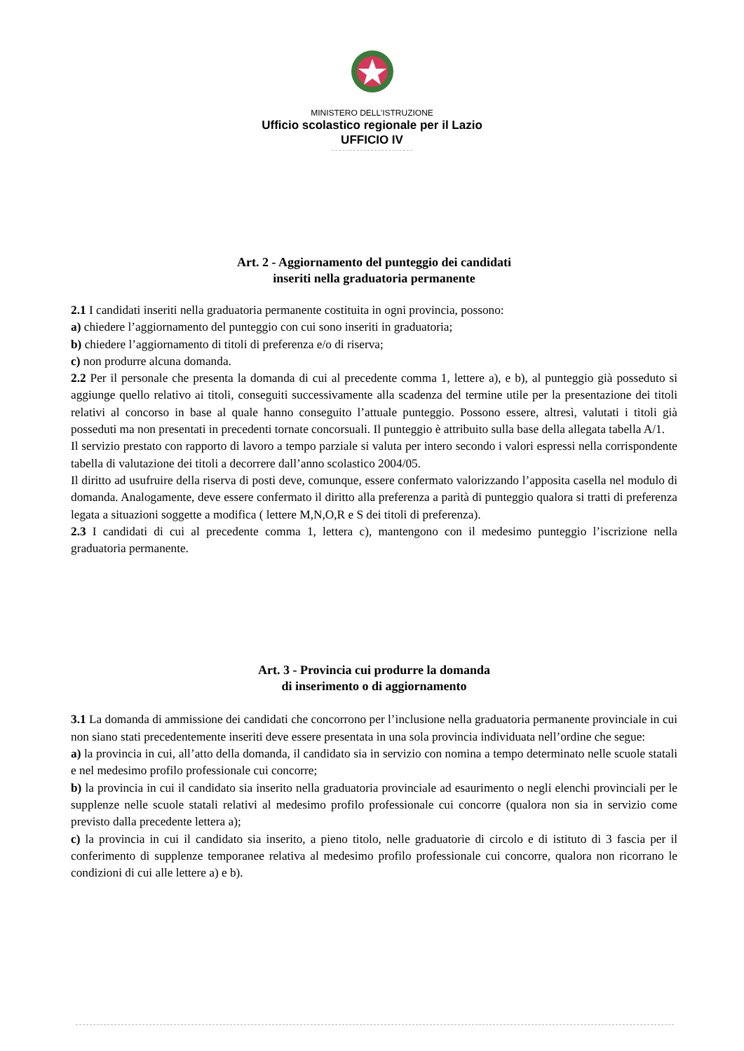MINISTERO DELL’ISTRUZIONE
Ufficio scolastico regionale per il Lazio
UFFICIO IV
Art. 2 - Aggiornamento del punteggio dei candidati
inseriti nella graduatoria permanente
2.1 I candidati inseriti nella graduatoria permanente costituita in ogni provincia, possono:
a) chiedere l’aggiornamento del punteggio con cui sono inseriti in graduatoria;
b) chiedere l’aggiornamento di titoli di preferenza e/o di riserva;
c) non produrre alcuna domanda.
2.2 Per il personale che presenta la domanda di cui al precedente comma 1, lettere a), e b), al punteggio già posseduto si aggiunge quello relativo ai titoli, conseguiti successivamente alla scadenza del termine utile per la presentazione dei titoli relativi al concorso in base al quale hanno conseguito l’attuale punteggio. Possono essere, altresì, valutati i titoli già posseduti ma non presentati in precedenti tornate concorsuali. Il punteggio è attribuito sulla base della allegata tabella A/1.
Il servizio prestato con rapporto di lavoro a tempo parziale si valuta per intero secondo i valori espressi nella corrispondente tabella di valutazione dei titoli a decorrere dall’anno scolastico 2004/05.
Il diritto ad usufruire della riserva di posti deve, comunque, essere confermato valorizzando l’apposita casella nel modulo di domanda. Analogamente, deve essere confermato il diritto alla preferenza a parità di punteggio qualora si tratti di preferenza legata a situazioni soggette a modifica ( lettere M,N,O,R e S dei titoli di preferenza).
2.3 I candidati di cui al precedente comma 1, lettera c), mantengono con il medesimo punteggio l’iscrizione nella graduatoria permanente.
Art. 3 - Provincia cui produrre la domanda
di inserimento o di aggiornamento
3.1 La domanda di ammissione dei candidati che concorrono per l’inclusione nella graduatoria permanente provinciale in cui non siano stati precedentemente inseriti deve essere presentata in una sola provincia individuata nell’ordine che segue:
a) la provincia in cui, all’atto della domanda, il candidato sia in servizio con nomina a tempo determinato nelle scuole statali e nel medesimo profilo professionale cui concorre;
b) la provincia in cui il candidato sia inserito nella graduatoria provinciale ad esaurimento o negli elenchi provinciali per le supplenze nelle scuole statali relativi al medesimo profilo professionale cui concorre (qualora non sia in servizio come previsto dalla precedente lettera a);
c) la provincia in cui il candidato sia inserito, a pieno titolo, nelle graduatorie di circolo e di istituto di 3 fascia per il conferimento di supplenze temporanee relativa al medesimo profilo professionale cui concorre, qualora non ricorrano le condizioni di cui alle lettere a) e b).